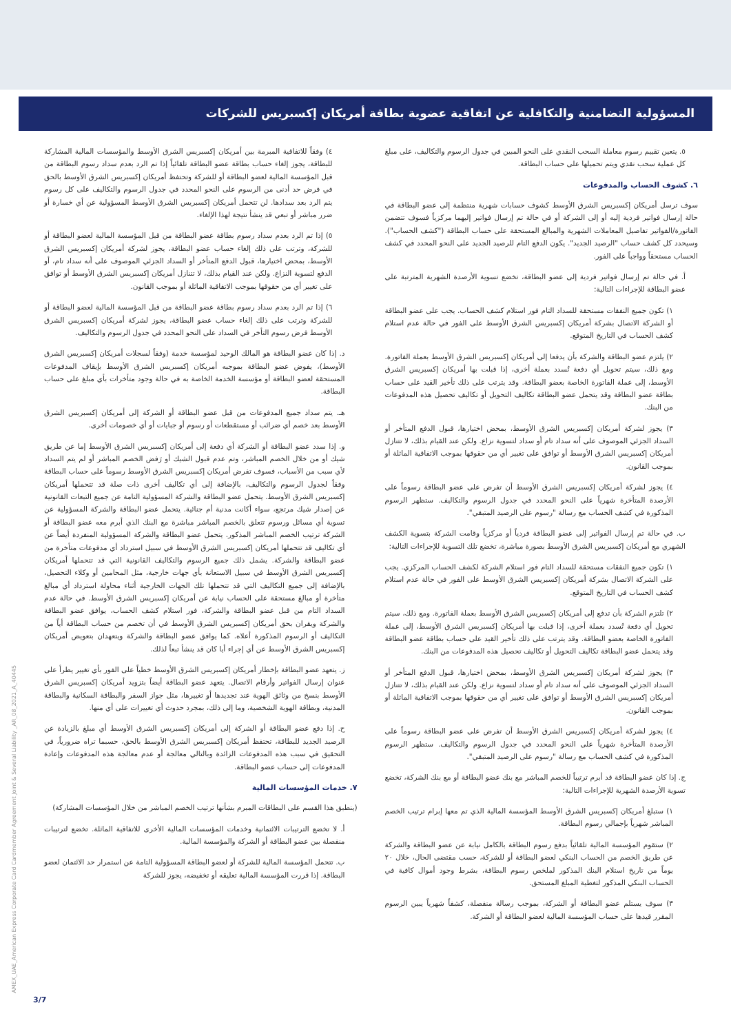المسؤولية التضامنية والتكافلية عن اتفاقية عضوية بطاقة أمريكان إكسبريس للشركات
٥. يتعين تقييم رسوم معاملة السحب النقدي على النحو المبين في جدول الرسوم والتكاليف، على مبلغ كل عملية سحب نقدي ويتم تحميلها على حساب البطاقة.
٦. كشوف الحساب والمدفوعات
سوف ترسل أمريكان إكسبريس الشرق الأوسط كشوف حسابات شهرية منتظمة إلى عضو البطاقة في حالة إرسال فواتير فردية إليه أو إلى الشركة أو في حالة تم إرسال فواتير إليهما مركزياً فسوف تتضمن الفاتورة/الفواتير تفاصيل المعاملات الشهرية والمبالغ المستحقة على حساب البطاقة ("كشف الحساب"). وسيحدد كل كشف حساب "الرصيد الجديد". يكون الدفع التام للرصيد الجديد على النحو المحدد في كشف الحساب مستحقاً وواجباً على الفور.
أ. في حالة تم إرسال فواتير فردية إلى عضو البطاقة، تخضع تسوية الأرصدة الشهرية المترتبة على عضو البطاقة للإجراءات التالية:
١) تكون جميع النفقات مستحقة للسداد التام فور استلام كشف الحساب. يجب على عضو البطاقة أو الشركة الاتصال بشركة أمريكان إكسبريس الشرق الأوسط على الفور في حالة عدم استلام كشف الحساب في التاريخ المتوقع.
٢) يلتزم عضو البطاقة والشركة بأن يدفعا إلى أمريكان إكسبريس الشرق الأوسط بعملة الفاتورة. ومع ذلك، سيتم تحويل أي دفعة تُسدد بعملة أخرى، إذا قبلت بها أمريكان إكسبريس الشرق الأوسط، إلى عملة الفاتورة الخاصة بعضو البطاقة. وقد يترتب على ذلك تأخير القيد على حساب بطاقة عضو البطاقة وقد يتحمل عضو البطاقة تكاليف التحويل أو تكاليف تحصيل هذه المدفوعات من البنك.
٣) يجوز لشركة أمريكان إكسبريس الشرق الأوسط، بمحض اختيارها، قبول الدفع المتأخر أو السداد الجزئي الموصوف على أنه سداد تام أو سداد لتسوية نزاع. ولكن عند القيام بذلك، لا تتنازل أمريكان إكسبريس الشرق الأوسط أو توافق على تغيير أي من حقوقها بموجب الاتفاقية الماثلة أو بموجب القانون.
٤) يجوز لشركة أمريكان إكسبريس الشرق الأوسط أن تفرض على عضو البطاقة رسوماً على الأرصدة المتأخرة شهرياً على النحو المحدد في جدول الرسوم والتكاليف. ستظهر الرسوم المذكورة في كشف الحساب مع رسالة "رسوم على الرصيد المتبقي".
ب. في حالة تم إرسال الفواتير إلى عضو البطاقة فردياً أو مركزياً وقامت الشركة بتسوية الكشف الشهري مع أمريكان إكسبريس الشرق الأوسط بصورة مباشرة، تخضع تلك التسوية للإجراءات التالية:
١) تكون جميع النفقات مستحقة للسداد التام فور استلام الشركة لكشف الحساب المركزي. يجب على الشركة الاتصال بشركة أمريكان إكسبريس الشرق الأوسط على الفور في حالة عدم استلام كشف الحساب في التاريخ المتوقع.
٢) تلتزم الشركة بأن تدفع إلى أمريكان إكسبريس الشرق الأوسط بعملة الفاتورة. ومع ذلك، سيتم تحويل أي دفعة تُسدد بعملة أخرى، إذا قبلت بها أمريكان إكسبريس الشرق الأوسط، إلى عملة الفاتورة الخاصة بعضو البطاقة. وقد يترتب على ذلك تأخير القيد على حساب بطاقة عضو البطاقة وقد يتحمل عضو البطاقة تكاليف التحويل أو تكاليف تحصيل هذه المدفوعات من البنك.
٣) يجوز لشركة أمريكان إكسبريس الشرق الأوسط، بمحض اختيارها، قبول الدفع المتأخر أو السداد الجزئي الموصوف على أنه سداد تام أو سداد لتسوية نزاع. ولكن عند القيام بذلك، لا تتنازل أمريكان إكسبريس الشرق الأوسط أو توافق على تغيير أي من حقوقها بموجب الاتفاقية الماثلة أو بموجب القانون.
٤) يجوز لشركة أمريكان إكسبريس الشرق الأوسط أن تفرض على عضو البطاقة رسوماً على الأرصدة المتأخرة شهرياً على النحو المحدد في جدول الرسوم والتكاليف. ستظهر الرسوم المذكورة في كشف الحساب مع رسالة "رسوم على الرصيد المتبقي".
ج. إذا كان عضو البطاقة قد أبرم ترتيباً للخصم المباشر مع بنك عضو البطاقة أو مع بنك الشركة، تخضع تسوية الأرصدة الشهرية للإجراءات التالية:
١) ستبلغ أمريكان إكسبريس الشرق الأوسط المؤسسة المالية الذي تم معها إبرام ترتيب الخصم المباشر شهرياً بإجمالي رسوم البطاقة.
٢) ستقوم المؤسسة المالية تلقائياً بدفع رسوم البطاقة بالكامل نيابة عن عضو البطاقة والشركة عن طريق الخصم من الحساب البنكي لعضو البطاقة أو للشركة، حسب مقتضى الحال، خلال ٢٠ يوماً من تاريخ استلام البنك المذكور لملخص رسوم البطاقة، بشرط وجود أموال كافية في الحساب البنكي المذكور لتغطية المبلغ المستحق.
٣) سوف يستلم عضو البطاقة أو الشركة، بموجب رسالة منفصلة، كشفاً شهرياً يبين الرسوم المقرر قيدها على حساب المؤسسة المالية لعضو البطاقة أو الشركة.
٤) وفقاً للاتفاقية المبرمة بين أمريكان إكسبريس الشرق الأوسط والمؤسسات المالية المشاركة للبطاقة، يجوز إلغاء حساب بطاقة عضو البطاقة تلقائياً إذا تم الرد بعدم سداد رسوم البطاقة من قبل المؤسسة المالية لعضو البطاقة أو للشركة وتحتفظ أمريكان إكسبريس الشرق الأوسط بالحق في فرض حد أدنى من الرسوم على النحو المحدد في جدول الرسوم والتكاليف على كل رسوم يتم الرد بعد سدادها. لن تتحمل أمريكان إكسبريس الشرق الأوسط المسؤولية عن أي خسارة أو ضرر مباشر أو تبعي قد ينشأ نتيجة لهذا الإلغاء.
٥) إذا تم الرد بعدم سداد رسوم بطاقة عضو البطاقة من قبل المؤسسة المالية لعضو البطاقة أو للشركة، وترتب على ذلك إلغاء حساب عضو البطاقة، يجوز لشركة أمريكان إكسبريس الشرق الأوسط، بمحض اختيارها، قبول الدفع المتأخر أو السداد الجزئي الموصوف على أنه سداد تام، أو الدفع لتسوية النزاع. ولكن عند القيام بذلك، لا تتنازل أمريكان إكسبريس الشرق الأوسط أو توافق على تغيير أي من حقوقها بموجب الاتفاقية الماثلة أو بموجب القانون.
٦) إذا تم الرد بعدم سداد رسوم بطاقة عضو البطاقة من قبل المؤسسة المالية لعضو البطاقة أو للشركة وترتب على ذلك إلغاء حساب عضو البطاقة، يجوز لشركة أمريكان إكسبريس الشرق الأوسط فرض رسوم التأخر في السداد على النحو المحدد في جدول الرسوم والتكاليف.
د. إذا كان عضو البطاقة هو المالك الوحيد لمؤسسة خدمة (وفقاً لسجلات أمريكان إكسبريس الشرق الأوسط)، يفوض عضو البطاقة بموجبه أمريكان إكسبريس الشرق الأوسط بإيقاف المدفوعات المستحقة لعضو البطاقة أو مؤسسة الخدمة الخاصة به في حالة وجود متأخرات بأي مبلغ على حساب البطاقة.
هـ. يتم سداد جميع المدفوعات من قبل عضو البطاقة أو الشركة إلى أمريكان إكسبريس الشرق الأوسط بعد خصم أي ضرائب أو مستقطعات أو رسوم أو جبايات أو أي خصومات أخرى.
و. إذا سدد عضو البطاقة أو الشركة أي دفعة إلى أمريكان إكسبريس الشرق الأوسط إما عن طريق شيك أو من خلال الخصم المباشر، وتم عدم قبول الشيك أو رَفض الخصم المباشر أو لم يتم السداد لأي سبب من الأسباب، فسوف تفرض أمريكان إكسبريس الشرق الأوسط رسوماً على حساب البطاقة وفقاً لجدول الرسوم والتكاليف، بالإضافة إلى أي تكاليف أخرى ذات صلة قد تتحملها أمريكان إكسبريس الشرق الأوسط. يتحمل عضو البطاقة والشركة المسؤولية التامة عن جميع التبعات القانونية عن إصدار شيك مرتجع، سواء أكانت مدنية أم جنائية. يتحمل عضو البطاقة والشركة المسؤولية عن تسوية أي مسائل ورسوم تتعلق بالخصم المباشر مباشرة مع البنك الذي أبرم معه عضو البطاقة أو الشركة ترتيب الخصم المباشر المذكور. يتحمل عضو البطاقة والشركة المسؤولية المنفردة أيضاً عن أي تكاليف قد تتحملها أمريكان إكسبريس الشرق الأوسط في سبيل استرداد أي مدفوعات متأخرة من عضو البطاقة والشركة. يشمل ذلك جميع الرسوم والتكاليف القانونية التي قد تتحملها أمريكان إكسبريس الشرق الأوسط في سبيل الاستعانة بأي جهات خارجية، مثل المحامين أو وكلاء التحصيل، بالإضافة إلى جميع التكاليف التي قد تتحملها تلك الجهات الخارجية أثناء محاولة استرداد أي مبالغ متأخرة أو مبالغ مستحقة على الحساب نيابة عن أمريكان إكسبريس الشرق الأوسط. في حالة عدم السداد التام من قبل عضو البطاقة والشركة، فور استلام كشف الحساب، يوافق عضو البطاقة والشركة ويقران بحق أمريكان إكسبريس الشرق الأوسط في أن تخصم من حساب البطاقة أياً من التكاليف أو الرسوم المذكورة أعلاه. كما يوافق عضو البطاقة والشركة ويتعهدان بتعويض أمريكان إكسبريس الشرق الأوسط عن أي إجراء أيا كان قد ينشأ تبعاً لذلك.
ز. يتعهد عضو البطاقة بإخطار أمريكان إكسبريس الشرق الأوسط خطياً على الفور بأي تغيير يطرأ على عنوان إرسال الفواتير وأرقام الاتصال. يتعهد عضو البطاقة أيضاً بتزويد أمريكان إكسبريس الشرق الأوسط بنسخ من وثائق الهوية عند تجديدها أو تغييرها، مثل جواز السفر والبطاقة السكانية والبطاقة المدنية، وبطاقة الهوية الشخصية، وما إلى ذلك، بمجرد حدوث أي تغييرات على أي منها.
ح. إذا دفع عضو البطاقة أو الشركة إلى أمريكان إكسبريس الشرق الأوسط أي مبلغ بالزيادة عن الرصيد الجديد للبطاقة، تحتفظ أمريكان إكسبريس الشرق الأوسط بالحق، حسبما تراه ضرورياً، في التحقيق في سبب هذه المدفوعات الزائدة وبالتالي معالجة أو عدم معالجة هذه المدفوعات وإعادة المدفوعات إلى حساب عضو البطاقة.
٧. خدمات المؤسسات المالية
(ينطبق هذا القسم على البطاقات المبرم بشأنها ترتيب الخصم المباشر من خلال المؤسسات المشاركة)
أ. لا تخضع الترتيبات الائتمانية وخدمات المؤسسات المالية الأخرى للاتفاقية الماثلة. تخضع لترتيبات منفصلة بين عضو البطاقة أو الشركة والمؤسسة المالية.
ب. تتحمل المؤسسة المالية للشركة أو لعضو البطاقة المسؤولية التامة عن استمرار حد الائتمان لعضو البطاقة. إذا قررت المؤسسة المالية تعليقه أو تخفيضه، يجوز للشركة
40445_AMEX_UAE_American Express Corporate Card Cardmember Agreement Joint & Several Liability _AR_08_2021_A
3/7